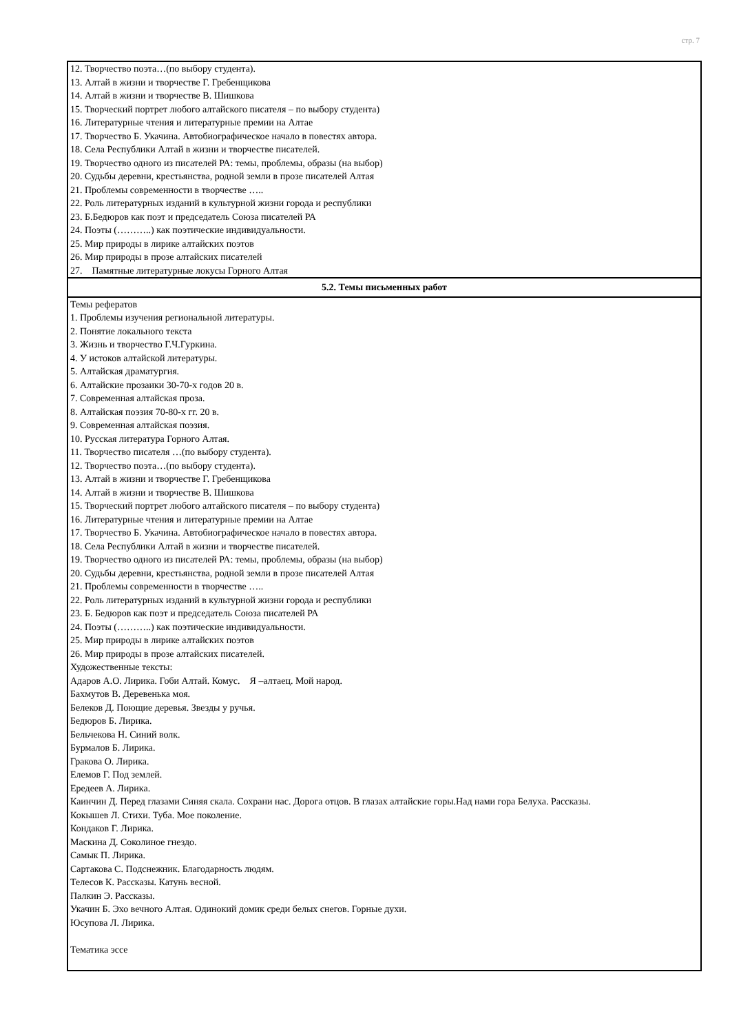стр. 7
| 12. Творчество поэта…(по выбору студента). 13. Алтай в жизни и творчестве Г. Гребенщикова 14. Алтай в жизни и творчестве В. Шишкова 15. Творческий портрет любого алтайского писателя – по выбору студента) 16. Литературные чтения и литературные премии на Алтае 17. Творчество Б. Укачина. Автобиографическое начало в повестях автора. 18. Села Республики Алтай в жизни и творчестве писателей. 19. Творчество одного из писателей РА: темы, проблемы, образы (на выбор) 20. Судьбы деревни, крестьянства, родной земли в прозе писателей Алтая 21. Проблемы современности в творчестве ….. 22. Роль литературных изданий в культурной жизни города и республики 23. Б.Бедюров как поэт и председатель Союза писателей РА 24. Поэты (………..) как поэтические индивидуальности. 25. Мир природы в лирике алтайских поэтов 26. Мир природы в прозе алтайских писателей 27. Памятные литературные локусы Горного Алтая |
| 5.2. Темы письменных работ |
| Темы рефератов 1. Проблемы изучения региональной литературы. 2. Понятие локального текста 3. Жизнь и творчество Г.Ч.Гуркина. 4. У истоков алтайской литературы. 5. Алтайская драматургия. 6. Алтайские прозаики 30-70-х годов 20 в. 7. Современная алтайская проза. 8. Алтайская поэзия 70-80-х гг. 20 в. 9. Современная алтайская поэзия. 10. Русская литература Горного Алтая. 11. Творчество писателя …(по выбору студента). 12. Творчество поэта…(по выбору студента). 13. Алтай в жизни и творчестве Г. Гребенщикова 14. Алтай в жизни и творчестве В. Шишкова 15. Творческий портрет любого алтайского писателя – по выбору студента) 16. Литературные чтения и литературные премии на Алтае 17. Творчество Б. Укачина. Автобиографическое начало в повестях автора. 18. Села Республики Алтай в жизни и творчестве писателей. 19. Творчество одного из писателей РА: темы, проблемы, образы (на выбор) 20. Судьбы деревни, крестьянства, родной земли в прозе писателей Алтая 21. Проблемы современности в творчестве ….. 22. Роль литературных изданий в культурной жизни города и республики 23. Б. Бедюров как поэт и председатель Союза писателей РА 24. Поэты (………..) как поэтические индивидуальности. 25. Мир природы в лирике алтайских поэтов 26. Мир природы в прозе алтайских писателей. Художественные тексты: Адаров А.О. Лирика. Гоби Алтай. Комус. Я –алтаец. Мой народ. Бахмутов В. Деревенька моя. Белеков Д. Поющие деревья. Звезды у ручья. Бедюров Б. Лирика. Бельчекова Н. Синий волк. Бурмалов Б. Лирика. Гракова О. Лирика. Елемов Г. Под землей. Ередеев А. Лирика. Каинчин Д. Перед глазами Синяя скала. Сохрани нас. Дорога отцов. В глазах алтайские горы.Над нами гора Белуха. Рассказы. Кокышев Л. Стихи. Туба. Мое поколение. Кондаков Г. Лирика. Маскина Д. Соколиное гнездо. Самык П. Лирика. Сартакова С. Подснежник. Благодарность людям. Телесов К. Рассказы. Катунь весной. Палкин Э. Рассказы. Укачин Б. Эхо вечного Алтая. Одинокий домик среди белых снегов. Горные духи. Юсупова Л. Лирика. Тематика эссе |